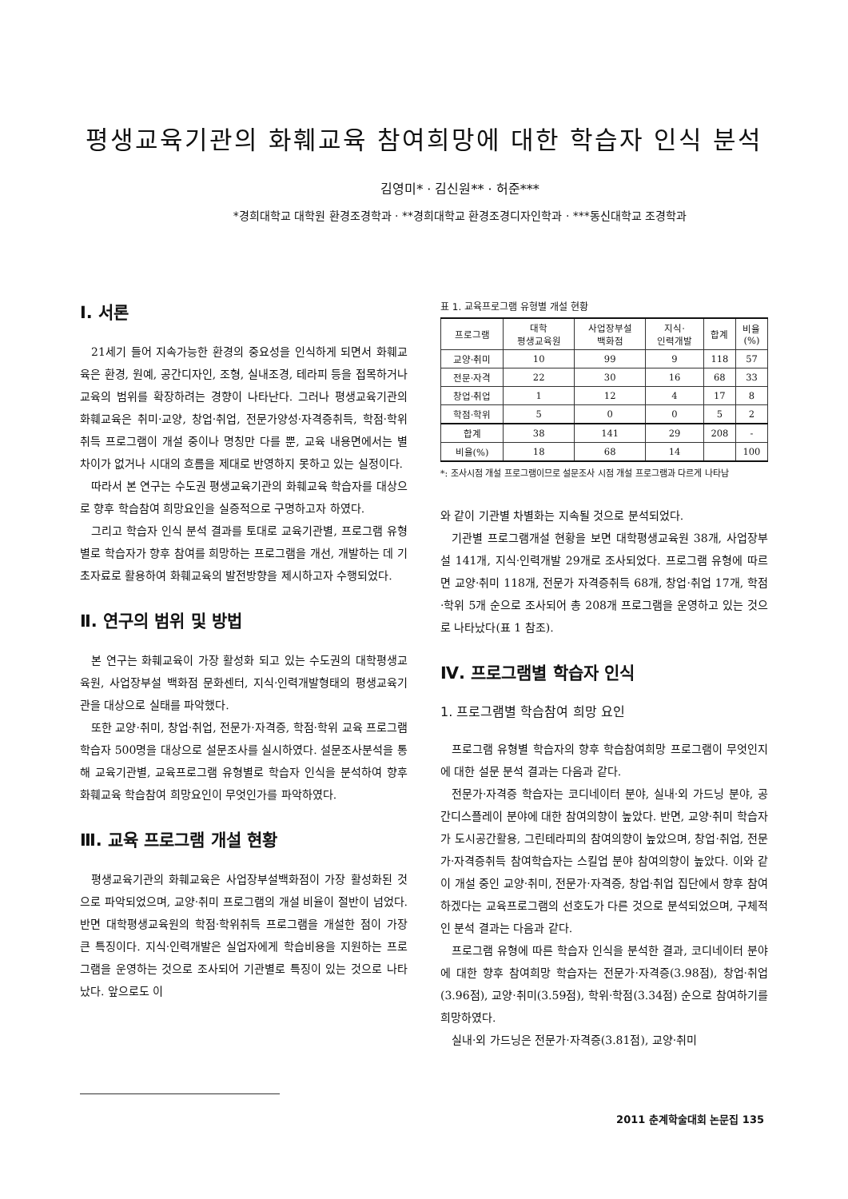평생교육기관의 화훼교육 참여희망에 대한 학습자 인식 분석
김영미* · 김신원** · 허준***
*경희대학교 대학원 환경조경학과 · **경희대학교 환경조경디자인학과 · ***동신대학교 조경학과
Ⅰ. 서론
21세기 들어 지속가능한 환경의 중요성을 인식하게 되면서 화훼교육은 환경, 원예, 공간디자인, 조형, 실내조경, 테라피 등을 접목하거나 교육의 범위를 확장하려는 경향이 나타난다. 그러나 평생교육기관의 화훼교육은 취미·교양, 창업·취업, 전문가양성·자격증취득, 학점·학위취득 프로그램이 개설 중이나 명칭만 다를 뿐, 교육 내용면에서는 별 차이가 없거나 시대의 흐름을 제대로 반영하지 못하고 있는 실정이다.
따라서 본 연구는 수도권 평생교육기관의 화훼교육 학습자를 대상으로 향후 학습참여 희망요인을 실증적으로 구명하고자 하였다.
그리고 학습자 인식 분석 결과를 토대로 교육기관별, 프로그램 유형별로 학습자가 향후 참여를 희망하는 프로그램을 개선, 개발하는 데 기초자료로 활용하여 화훼교육의 발전방향을 제시하고자 수행되었다.
Ⅱ. 연구의 범위 및 방법
본 연구는 화훼교육이 가장 활성화 되고 있는 수도권의 대학평생교육원, 사업장부설 백화점 문화센터, 지식·인력개발형태의 평생교육기관을 대상으로 실태를 파악했다.
또한 교양·취미, 창업·취업, 전문가·자격증, 학점·학위 교육 프로그램 학습자 500명을 대상으로 설문조사를 실시하였다. 설문조사분석을 통해 교육기관별, 교육프로그램 유형별로 학습자 인식을 분석하여 향후 화훼교육 학습참여 희망요인이 무엇인가를 파악하였다.
Ⅲ. 교육 프로그램 개설 현황
평생교육기관의 화훼교육은 사업장부설백화점이 가장 활성화된 것으로 파악되었으며, 교양·취미 프로그램의 개설 비율이 절반이 넘었다. 반면 대학평생교육원의 학점·학위취득 프로그램을 개설한 점이 가장 큰 특징이다. 지식·인력개발은 실업자에게 학습비용을 지원하는 프로그램을 운영하는 것으로 조사되어 기관별로 특징이 있는 것으로 나타났다. 앞으로도 이
표 1. 교육프로그램 유형별 개설 현황
| 프로그램 | 대학 평생교육원 | 사업장부설 백화점 | 지식· 인력개발 | 합계 | 비율 (%) |
| --- | --- | --- | --- | --- | --- |
| 교양·취미 | 10 | 99 | 9 | 118 | 57 |
| 전문·자격 | 22 | 30 | 16 | 68 | 33 |
| 창업·취업 | 1 | 12 | 4 | 17 | 8 |
| 학점·학위 | 5 | 0 | 0 | 5 | 2 |
| 합계 | 38 | 141 | 29 | 208 | - |
| 비율(%) | 18 | 68 | 14 | | 100 |
*: 조사시점 개설 프로그램이므로 설문조사 시점 개설 프로그램과 다르게 나타남
와 같이 기관별 차별화는 지속될 것으로 분석되었다.
기관별 프로그램개설 현황을 보면 대학평생교육원 38개, 사업장부설 141개, 지식·인력개발 29개로 조사되었다. 프로그램 유형에 따르면 교양·취미 118개, 전문가 자격증취득 68개, 창업·취업 17개, 학점·학위 5개 순으로 조사되어 총 208개 프로그램을 운영하고 있는 것으로 나타났다(표 1 참조).
Ⅳ. 프로그램별 학습자 인식
1. 프로그램별 학습참여 희망 요인
프로그램 유형별 학습자의 향후 학습참여희망 프로그램이 무엇인지에 대한 설문 분석 결과는 다음과 같다.
전문가·자격증 학습자는 코디네이터 분야, 실내·외 가드닝 분야, 공간디스플레이 분야에 대한 참여의향이 높았다. 반면, 교양·취미 학습자가 도시공간활용, 그린테라피의 참여의향이 높았으며, 창업·취업, 전문가·자격증취득 참여학습자는 스킬업 분야 참여의향이 높았다. 이와 같이 개설 중인 교양·취미, 전문가·자격증, 창업·취업 집단에서 향후 참여하겠다는 교육프로그램의 선호도가 다른 것으로 분석되었으며, 구체적인 분석 결과는 다음과 같다.
프로그램 유형에 따른 학습자 인식을 분석한 결과, 코디네이터 분야에 대한 향후 참여희망 학습자는 전문가·자격증(3.98점), 창업·취업(3.96점), 교양·취미(3.59점), 학위·학점(3.34점) 순으로 참여하기를 희망하였다.
실내·외 가드닝은 전문가·자격증(3.81점), 교양·취미
2011 춘계학술대회 논문집 135